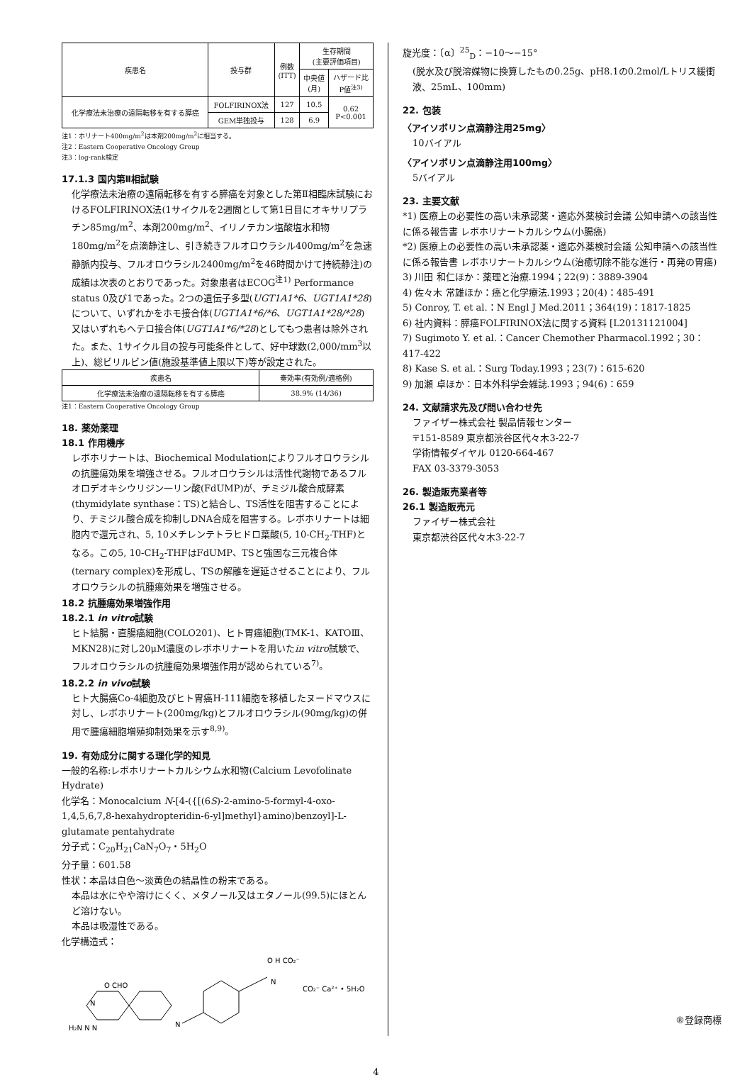| 疾患名 | 投与群 | 例数 (ITT) | 生存期間 (主要評価項目) | |
| --- | --- | --- | --- | --- |
| | | | 中央値 (月) | ハザード比 P値<sup>注3)</sup> |
| 化学療法未治療の遠隔転移を有する膵癌 | FOLFIRINOX法 | 127 | 10.5 | 0.62 P<0.001 |
| | GEM単独投与 | 128 | 6.9 | |
注1：ホリナート400mg/m<sup>2</sup>は本剤200mg/m<sup>2</sup>に相当する。
注2：Eastern Cooperative Oncology Group
注3：log-rank検定
17.1.3 国内第Ⅱ相試験
化学療法未治療の遠隔転移を有する膵癌を対象とした第Ⅱ相臨床試験におけるFOLFIRINOX法(1サイクルを2週間として第1日目にオキサリプラチン85mg/m<sup>2</sup>、本剤200mg/m<sup>2</sup>、イリノテカン塩酸塩水和物180mg/m<sup>2</sup>を点滴静注し、引き続きフルオロウラシル400mg/m<sup>2</sup>を急速静脈内投与、フルオロウラシル2400mg/m<sup>2</sup>を46時間かけて持続静注)の成績は次表のとおりであった。対象患者はECOG<sup>注1)</sup> Performance status 0及び1であった。2つの遺伝子多型(UGT1A1*6、UGT1A1*28)について、いずれかをホモ接合体(UGT1A1*6/*6、UGT1A1*28/*28)又はいずれもヘテロ接合体(UGT1A1*6/*28)としてもつ患者は除外された。また、1サイクル目の投与可能条件として、好中球数(2,000/mm<sup>3</sup>以上)、総ビリルビン値(施設基準値上限以下)等が設定された。
| 疾患名 | 奏効率(有効例/適格例) |
| --- | --- |
| 化学療法未治療の遠隔転移を有する膵癌 | 38.9% (14/36) |
注1：Eastern Cooperative Oncology Group
18. 薬効薬理
18.1 作用機序
レボホリナートは、Biochemical Modulationによりフルオロウラシルの抗腫瘍効果を増強させる。フルオロウラシルは活性代謝物であるフルオロデオキシウリジン一リン酸(FdUMP)が、チミジル酸合成酵素(thymidylate synthase：TS)と結合し、TS活性を阻害することにより、チミジル酸合成を抑制しDNA合成を阻害する。レボホリナートは細胞内で還元され、5, 10メチレンテトラヒドロ葉酸(5, 10-CH<sub>2</sub>-THF)となる。この5, 10-CH<sub>2</sub>-THFはFdUMP、TSと強固な三元複合体(ternary complex)を形成し、TSの解離を遅延させることにより、フルオロウラシルの抗腫瘍効果を増強させる。
18.2 抗腫瘍効果増強作用
18.2.1 in vitro試験
ヒト結腸・直腸癌細胞(COLO201)、ヒト胃癌細胞(TMK-1、KATOⅢ、MKN28)に対し20μM濃度のレボホリナートを用いたin vitro試験で、フルオロウラシルの抗腫瘍効果増強作用が認められている<sup>7)</sup>。
18.2.2 in vivo試験
ヒト大腸癌Co-4細胞及びヒト胃癌H-111細胞を移植したヌードマウスに対し、レボホリナート(200mg/kg)とフルオロウラシル(90mg/kg)の併用で腫瘍細胞増殖抑制効果を示す<sup>8,9)</sup>。
19. 有効成分に関する理化学的知見
一般的名称:レボホリナートカルシウム水和物(Calcium Levofolinate Hydrate)
化学名：Monocalcium N-[4-({[(6S)-2-amino-5-formyl-4-oxo-1,4,5,6,7,8-hexahydropteridin-6-yl]methyl}amino)benzoyl]-L-glutamate pentahydrate
分子式：C<sub>20</sub>H<sub>21</sub>CaN<sub>7</sub>O<sub>7</sub>・5H<sub>2</sub>O
分子量：601.58
性状：本品は白色～淡黄色の結晶性の粉末である。
本品は水にやや溶けにくく、メタノール又はエタノール(99.5)にほとんど溶けない。
本品は吸湿性である。
化学構造式：
N
O H CO₂⁻
CO₂⁻ Ca²⁺ • 5H₂O
O CHO
N
H₂N N N
N
旋光度：〔α〕<sup>25</sup><sub>D</sub>：−10～−15°
(脱水及び脱溶媒物に換算したもの0.25g、pH8.1の0.2mol/Lトリス緩衝液、25mL、100mm)
22. 包装
〈アイソボリン点滴静注用25mg〉
10バイアル
〈アイソボリン点滴静注用100mg〉
5バイアル
23. 主要文献
*1) 医療上の必要性の高い未承認薬・適応外薬検討会議 公知申請への該当性に係る報告書 レボホリナートカルシウム(小腸癌)
*2) 医療上の必要性の高い未承認薬・適応外薬検討会議 公知申請への該当性に係る報告書 レボホリナートカルシウム(治癒切除不能な進行・再発の胃癌)
3) 川田 和仁ほか：薬理と治療.1994；22(9)：3889-3904
4) 佐々木 常雄ほか：癌と化学療法.1993；20(4)：485-491
5) Conroy, T. et al.：N Engl J Med.2011；364(19)：1817-1825
6) 社内資料：膵癌FOLFIRINOX法に関する資料 [L20131121004]
7) Sugimoto Y. et al.：Cancer Chemother Pharmacol.1992；30：417-422
8) Kase S. et al.：Surg Today.1993；23(7)：615-620
9) 加瀬 卓ほか：日本外科学会雑誌.1993；94(6)：659
24. 文献請求先及び問い合わせ先
ファイザー株式会社 製品情報センター
〒151-8589 東京都渋谷区代々木3-22-7
学術情報ダイヤル 0120-664-467
FAX 03-3379-3053
26. 製造販売業者等
26.1 製造販売元
ファイザー株式会社
東京都渋谷区代々木3-22-7
®登録商標
4